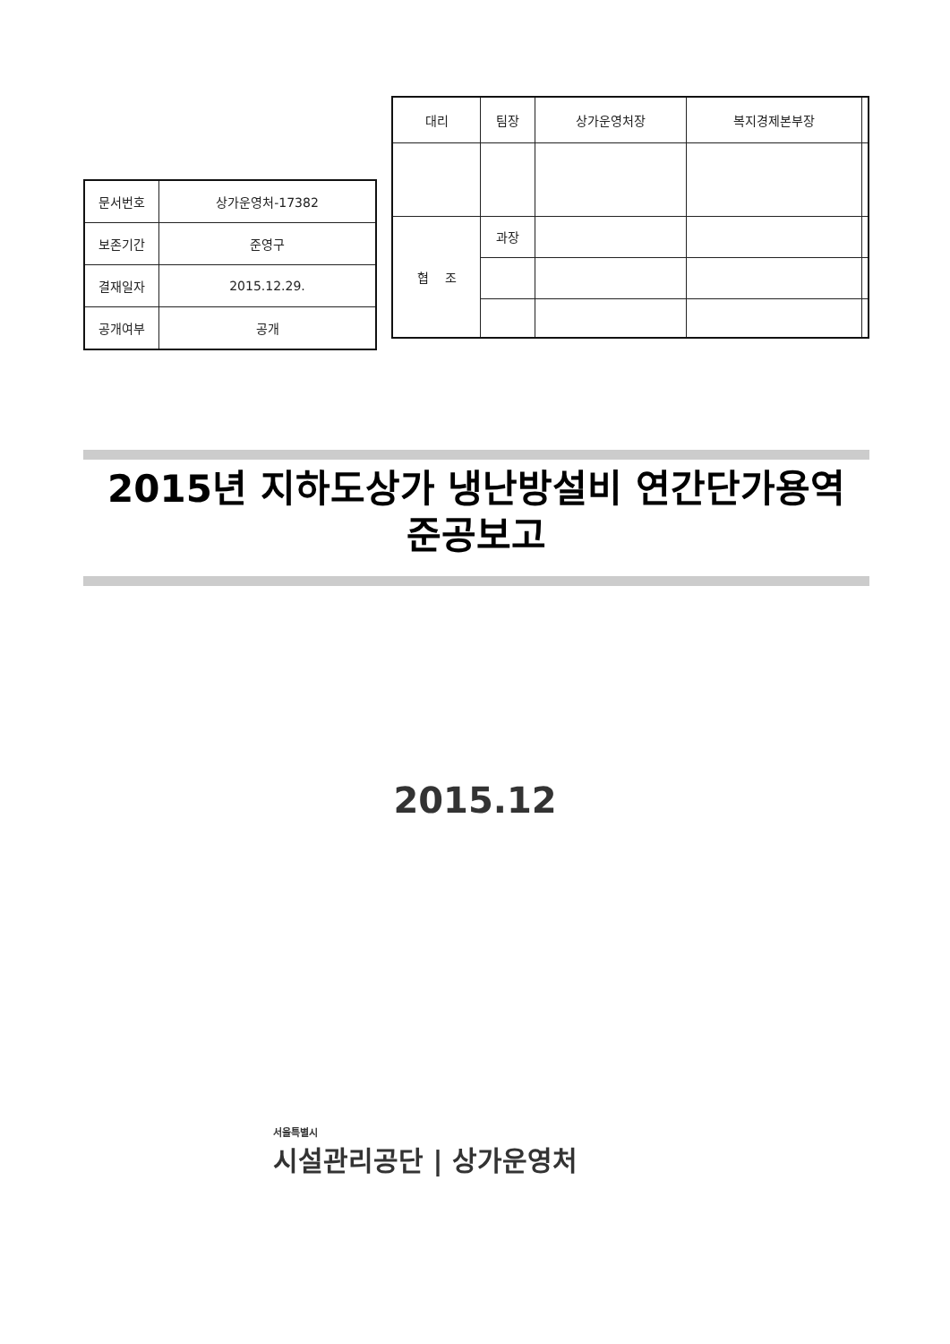| 문서번호 | 상가운영처-17382 |
| 보존기간 | 준영구 |
| 결재일자 | 2015.12.29. |
| 공개여부 | 공개 |
| 대리 | 팀장 | 상가운영처장 | 복지경제본부장 | |
| 협 조 | 과장 | | | |
2015년 지하도상가 냉난방설비 연간단가용역
준공보고
2015.12
서울특별시
시설관리공단 | 상가운영처